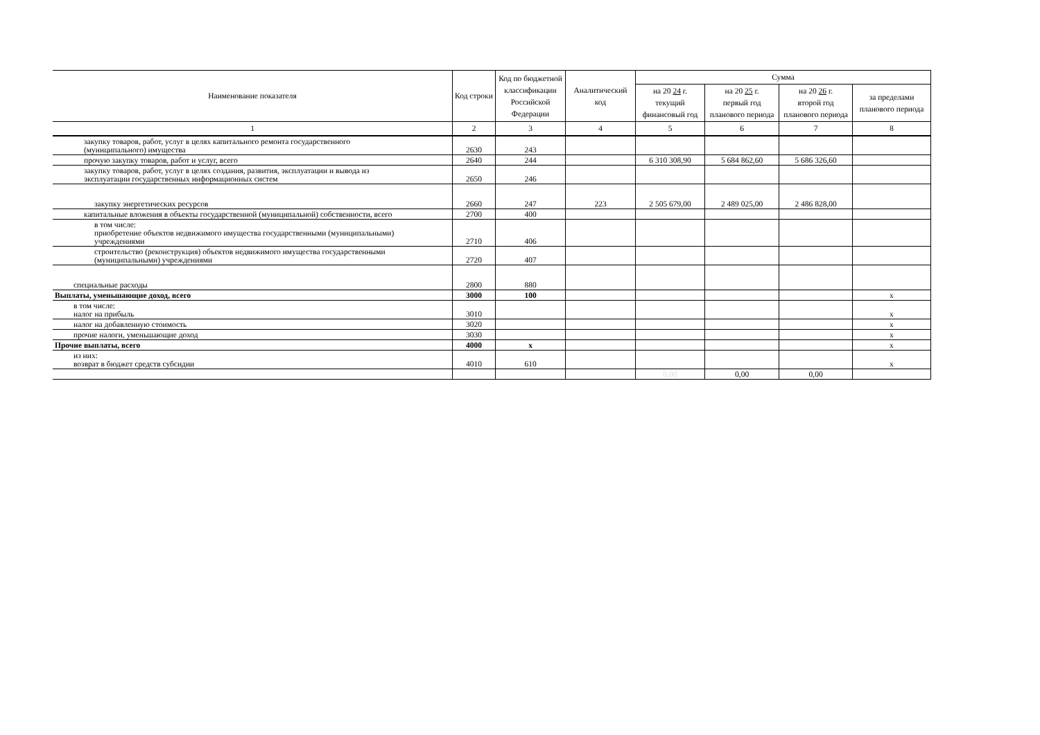| Наименование показателя | Код строки | Код по бюджетной классификации Российской Федерации | Аналитический код | Сумма | | | |
| --- | --- | --- | --- | --- | --- | --- | --- |
| | | | | на 20 24 г. текущий финансовый год | на 20 25 г. первый год планового периода | на 20 26 г. второй год планового периода | за пределами планового периода |
| 1 | 2 | 3 | 4 | 5 | 6 | 7 | 8 |
| закупку товаров, работ, услуг в целях капитального ремонта государственного (муниципального) имущества | 2630 | 243 | | | | | |
| прочую закупку товаров, работ и услуг, всего | 2640 | 244 | | 6 310 308,90 | 5 684 862,60 | 5 686 326,60 | |
| закупку товаров, работ, услуг в целях создания, развития, эксплуатации и вывода из эксплуатации государственных информационных систем | 2650 | 246 | | | | | |
| закупку энергетических ресурсов | 2660 | 247 | 223 | 2 505 679,00 | 2 489 025,00 | 2 486 828,00 | |
| капитальные вложения в объекты государственной (муниципальной) собственности, всего | 2700 | 400 | | | | | |
| в том числе: приобретение объектов недвижимого имущества государственными (муниципальными) учреждениями | 2710 | 406 | | | | | |
| строительство (реконструкция) объектов недвижимого имущества государственными (муниципальными) учреждениями | 2720 | 407 | | | | | |
| специальные расходы | 2800 | 880 | | | | | |
| Выплаты, уменьшающие доход, всего | 3000 | 100 | | | | | x |
| в том числе: налог на прибыль | 3010 | | | | | | x |
| налог на добавленную стоимость | 3020 | | | | | | x |
| прочие налоги, уменьшающие доход | 3030 | | | | | | x |
| Прочие выплаты, всего | 4000 | x | | | | | x |
| из них: возврат в бюджет средств субсидии | 4010 | 610 | | | | | x |
| | | | | 0,00 | 0,00 | 0,00 | |